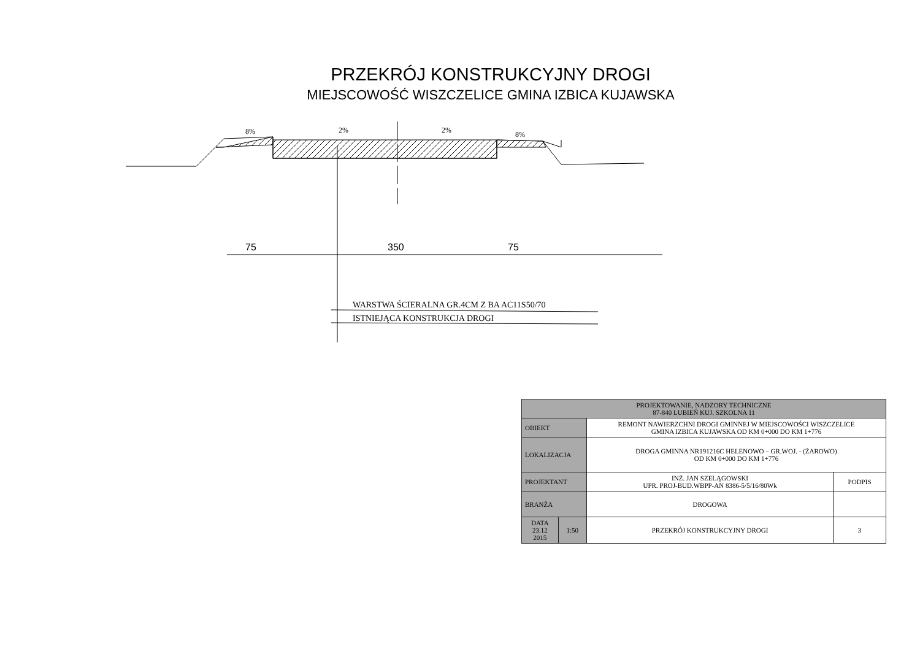PRZEKRÓJ KONSTRUKCYJNY DROGI
MIEJSCOWOŚĆ WISZCZELICE GMINA IZBICA KUJAWSKA
8%
2%
2%
8%
75
350
75
WARSTWA ŚCIERALNA GR.4CM Z BA AC11S50/70
ISTNIEJĄCA KONSTRUKCJA DROGI
| PROJEKTOWANIE, NADZORY TECHNICZNE 87-840 LUBIEŃ KUJ. SZKOLNA 11 | | | |
| OBIEKT | | REMONT NAWIERZCHNI DROGI GMINNEJ W MIEJSCOWOŚCI WISZCZELICE GMINA IZBICA KUJAWSKA OD KM 0+000 DO KM 1+776 | |
| LOKALIZACJA | | DROGA GMINNA NR191216C HELENOWO – GR.WOJ. - (ŻAROWO) OD KM 0+000 DO KM 1+776 | |
| PROJEKTANT | | INŻ. JAN SZELĄGOWSKI UPR. PROJ-BUD.WBPP-AN 8386-5/5/16/80Wk | PODPIS |
| BRANŻA | | DROGOWA | |
| DATA 23.12 2015 | 1:50 | PRZEKRÓJ KONSTRUKCYJNY DROGI | 3 |